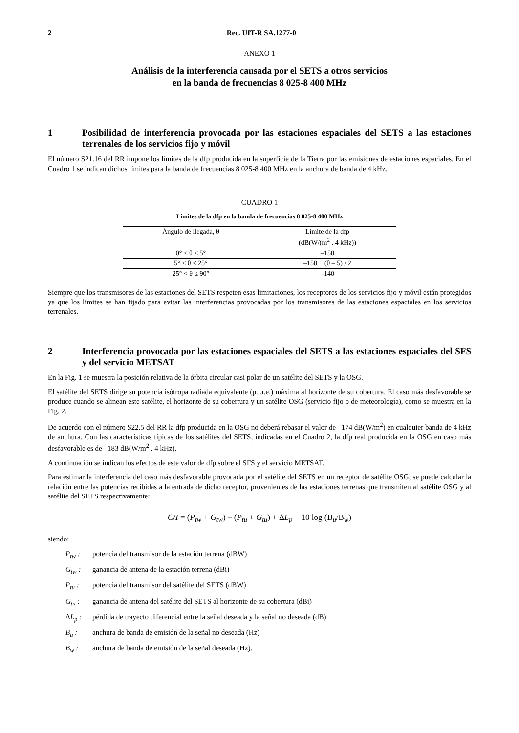2 Rec. UIT-R SA.1277-0
ANEXO 1
Análisis de la interferencia causada por el SETS a otros servicios
en la banda de frecuencias 8 025-8 400 MHz
1 Posibilidad de interferencia provocada por las estaciones espaciales del SETS a las estaciones terrenales de los servicios fijo y móvil
El número S21.16 del RR impone los límites de la dfp producida en la superficie de la Tierra por las emisiones de estaciones espaciales. En el Cuadro 1 se indican dichos límites para la banda de frecuencias 8 025-8 400 MHz en la anchura de banda de 4 kHz.
CUADRO 1
Límites de la dfp en la banda de frecuencias 8 025-8 400 MHz
| Ángulo de llegada, θ | Límite de la dfp (dB(W/(m<sup>2</sup> . 4 kHz)) |
| --- | --- |
| 0° ≤ θ ≤ 5° | –150 |
| 5° < θ ≤ 25° | –150 + (θ – 5) / 2 |
| 25° < θ ≤ 90° | –140 |
Siempre que los transmisores de las estaciones del SETS respeten esas limitaciones, los receptores de los servicios fijo y móvil están protegidos ya que los límites se han fijado para evitar las interferencias provocadas por los transmisores de las estaciones espaciales en los servicios terrenales.
2 Interferencia provocada por las estaciones espaciales del SETS a las estaciones espaciales del SFS y del servicio METSAT
En la Fig. 1 se muestra la posición relativa de la órbita circular casi polar de un satélite del SETS y la OSG.
El satélite del SETS dirige su potencia isótropa radiada equivalente (p.i.r.e.) máxima al horizonte de su cobertura. El caso más desfavorable se produce cuando se alinean este satélite, el horizonte de su cobertura y un satélite OSG (servicio fijo o de meteorología), como se muestra en la Fig. 2.
De acuerdo con el número S22.5 del RR la dfp producida en la OSG no deberá rebasar el valor de –174 dB(W/m<sup>2</sup>) en cualquier banda de 4 kHz de anchura. Con las características típicas de los satélites del SETS, indicadas en el Cuadro 2, la dfp real producida en la OSG en caso más desfavorable es de –183 dB(W/m<sup>2</sup> . 4 kHz).
A continuación se indican los efectos de este valor de dfp sobre el SFS y el servicio METSAT.
Para estimar la interferencia del caso más desfavorable provocada por el satélite del SETS en un receptor de satélite OSG, se puede calcular la relación entre las potencias recibidas a la entrada de dicho receptor, provenientes de las estaciones terrenas que transmiten al satélite OSG y al satélite del SETS respectivamente:
C/I = (P<sub>tw</sub> + G<sub>tw</sub>) – (P<sub>tu</sub> + G<sub>tu</sub>) + ΔL<sub>p</sub> + 10 log (B<sub>u</sub>/B<sub>w</sub>)
siendo:
P<sub>tw</sub> : potencia del transmisor de la estación terrena (dBW)
G<sub>tw</sub> : ganancia de antena de la estación terrena (dBi)
P<sub>tu</sub> : potencia del transmisor del satélite del SETS (dBW)
G<sub>tu</sub> : ganancia de antena del satélite del SETS al horizonte de su cobertura (dBi)
ΔL<sub>p</sub> : pérdida de trayecto diferencial entre la señal deseada y la señal no deseada (dB)
B<sub>u</sub> : anchura de banda de emisión de la señal no deseada (Hz)
B<sub>w</sub> : anchura de banda de emisión de la señal deseada (Hz).